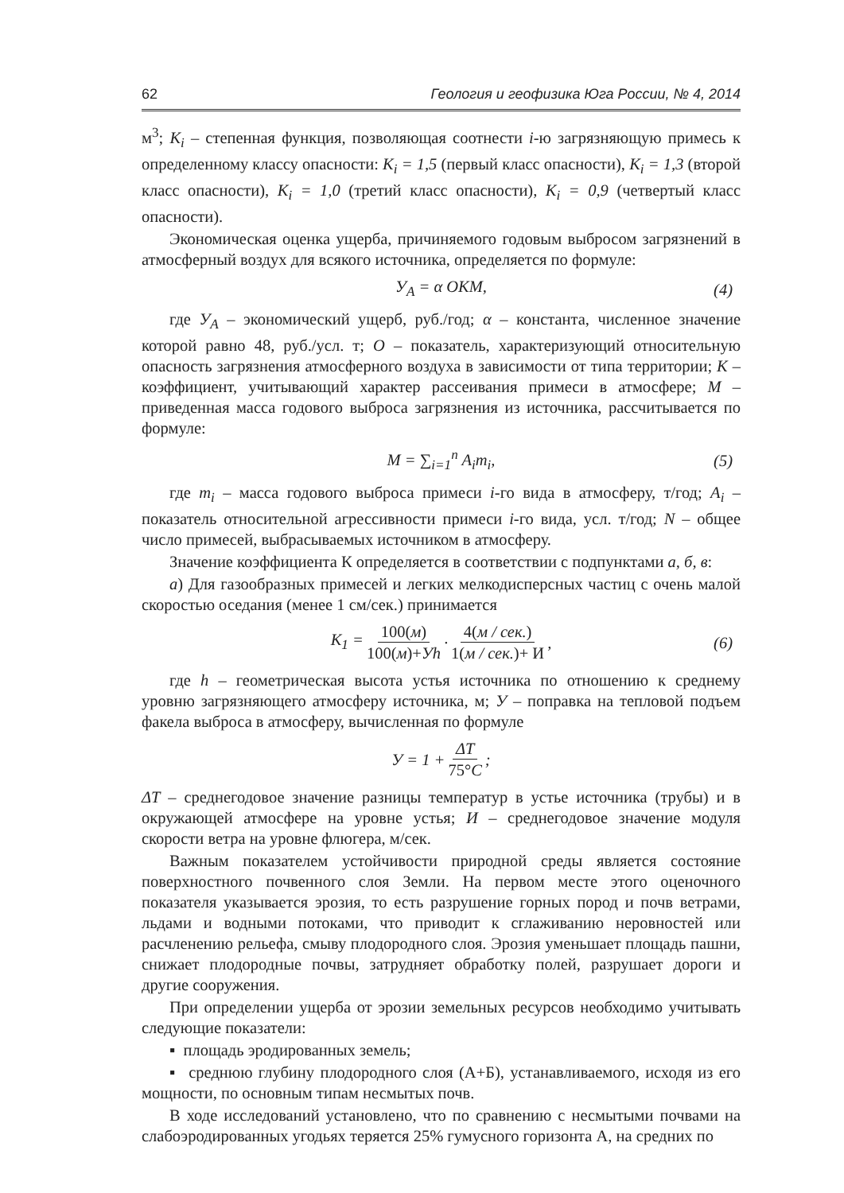62 Геология и геофизика Юга России, № 4, 2014
м<sup>3</sup>; K<sub>i</sub> – степенная функция, позволяющая соотнести i-ю загрязняющую примесь к определенному классу опасности: K<sub>i</sub> = 1,5 (первый класс опасности), K<sub>i</sub> = 1,3 (второй класс опасности), K<sub>i</sub> = 1,0 (третий класс опасности), K<sub>i</sub> = 0,9 (четвертый класс опасности).
Экономическая оценка ущерба, причиняемого годовым выбросом загрязнений в атмосферный воздух для всякого источника, определяется по формуле:
У<sub>A</sub> = α ОКМ, (4)
где У<sub>A</sub> – экономический ущерб, руб./год; α – константа, численное значение которой равно 48, руб./усл. т; О – показатель, характеризующий относительную опасность загрязнения атмосферного воздуха в зависимости от типа территории; К – коэффициент, учитывающий характер рассеивания примеси в атмосфере; М – приведенная масса годового выброса загрязнения из источника, рассчитывается по формуле:
М = ∑<sub>i=1</sub><sup>n</sup> A<sub>i</sub>m<sub>i</sub>, (5)
где m<sub>i</sub> – масса годового выброса примеси i-го вида в атмосферу, т/год; A<sub>i</sub> – показатель относительной агрессивности примеси i-го вида, усл. т/год; N – общее число примесей, выбрасываемых источником в атмосферу.
Значение коэффициента К определяется в соответствии с подпунктами а, б, в:
а) Для газообразных примесей и легких мелкодисперсных частиц с очень малой скоростью оседания (менее 1 см/сек.) принимается
K<sub>1</sub> = 100(м) 100(м)+Уh · 4(м / сек.) 1(м / сек.)+ И, (6)
где h – геометрическая высота устья источника по отношению к среднему уровню загрязняющего атмосферу источника, м; У – поправка на тепловой подъем факела выброса в атмосферу, вычисленная по формуле
У = 1 + ΔT 75°C;
ΔT – среднегодовое значение разницы температур в устье источника (трубы) и в окружающей атмосфере на уровне устья; И – среднегодовое значение модуля скорости ветра на уровне флюгера, м/сек.
Важным показателем устойчивости природной среды является состояние поверхностного почвенного слоя Земли. На первом месте этого оценочного показателя указывается эрозия, то есть разрушение горных пород и почв ветрами, льдами и водными потоками, что приводит к сглаживанию неровностей или расчленению рельефа, смыву плодородного слоя. Эрозия уменьшает площадь пашни, снижает плодородные почвы, затрудняет обработку полей, разрушает дороги и другие сооружения.
При определении ущерба от эрозии земельных ресурсов необходимо учитывать следующие показатели:
▪ площадь эродированных земель;
▪ среднюю глубину плодородного слоя (А+Б), устанавливаемого, исходя из его мощности, по основным типам несмытых почв.
В ходе исследований установлено, что по сравнению с несмытыми почвами на слабоэродированных угодьях теряется 25% гумусного горизонта А, на средних по